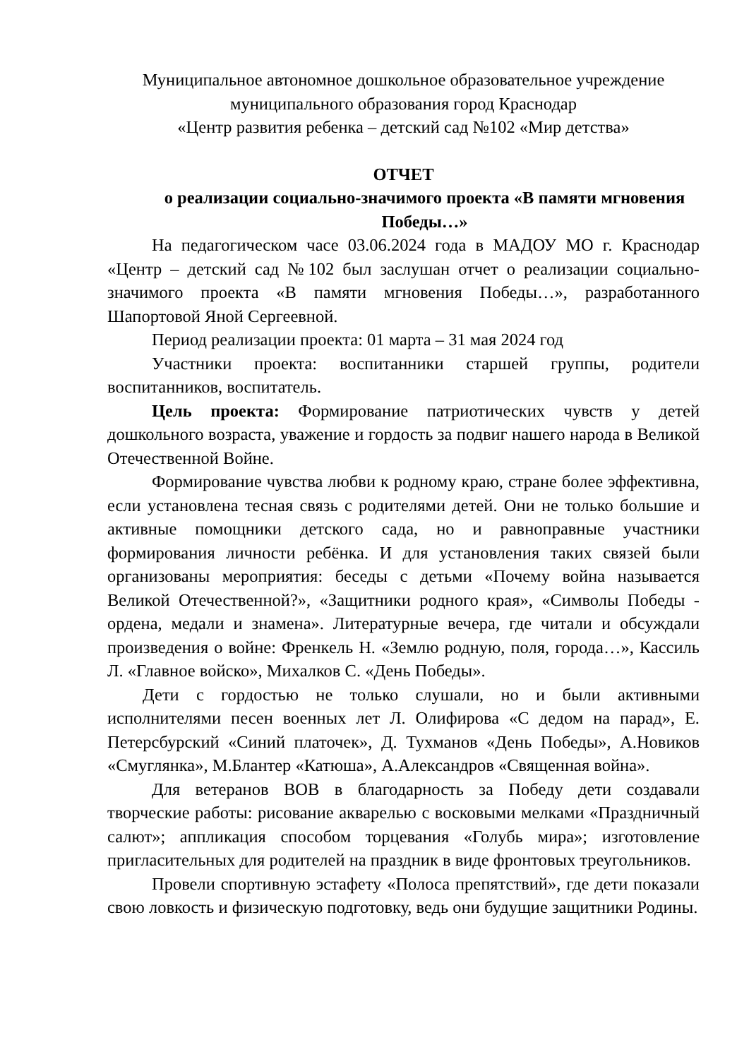Муниципальное автономное дошкольное образовательное учреждение
муниципального образования город Краснодар
«Центр развития ребенка – детский сад №102 «Мир детства»
ОТЧЕТ
о реализации социально-значимого проекта «В памяти мгновения
Победы…»
На педагогическом часе 03.06.2024 года в МАДОУ МО г. Краснодар «Центр – детский сад №102 был заслушан отчет о реализации социально-значимого проекта «В памяти мгновения Победы…», разработанного Шапортовой Яной Сергеевной.
Период реализации проекта: 01 марта – 31 мая 2024 год
Участники проекта: воспитанники старшей группы, родители воспитанников, воспитатель.
Цель проекта: Формирование патриотических чувств у детей дошкольного возраста, уважение и гордость за подвиг нашего народа в Великой Отечественной Войне.
Формирование чувства любви к родному краю, стране более эффективна, если установлена тесная связь с родителями детей. Они не только большие и активные помощники детского сада, но и равноправные участники формирования личности ребёнка. И для установления таких связей были организованы мероприятия: беседы с детьми «Почему война называется Великой Отечественной?», «Защитники родного края», «Символы Победы - ордена, медали и знамена». Литературные вечера, где читали и обсуждали произведения о войне: Френкель Н. «Землю родную, поля, города…», Кассиль Л. «Главное войско», Михалков С. «День Победы».
Дети с гордостью не только слушали, но и были активными исполнителями песен военных лет Л. Олифирова «С дедом на парад», Е. Петерсбурский «Синий платочек», Д. Тухманов «День Победы», А.Новиков «Смуглянка», М.Блантер «Катюша», А.Александров «Священная война».
Для ветеранов ВОВ в благодарность за Победу дети создавали творческие работы: рисование акварелью с восковыми мелками «Праздничный салют»; аппликация способом торцевания «Голубь мира»; изготовление пригласительных для родителей на праздник в виде фронтовых треугольников.
Провели спортивную эстафету «Полоса препятствий», где дети показали свою ловкость и физическую подготовку, ведь они будущие защитники Родины.